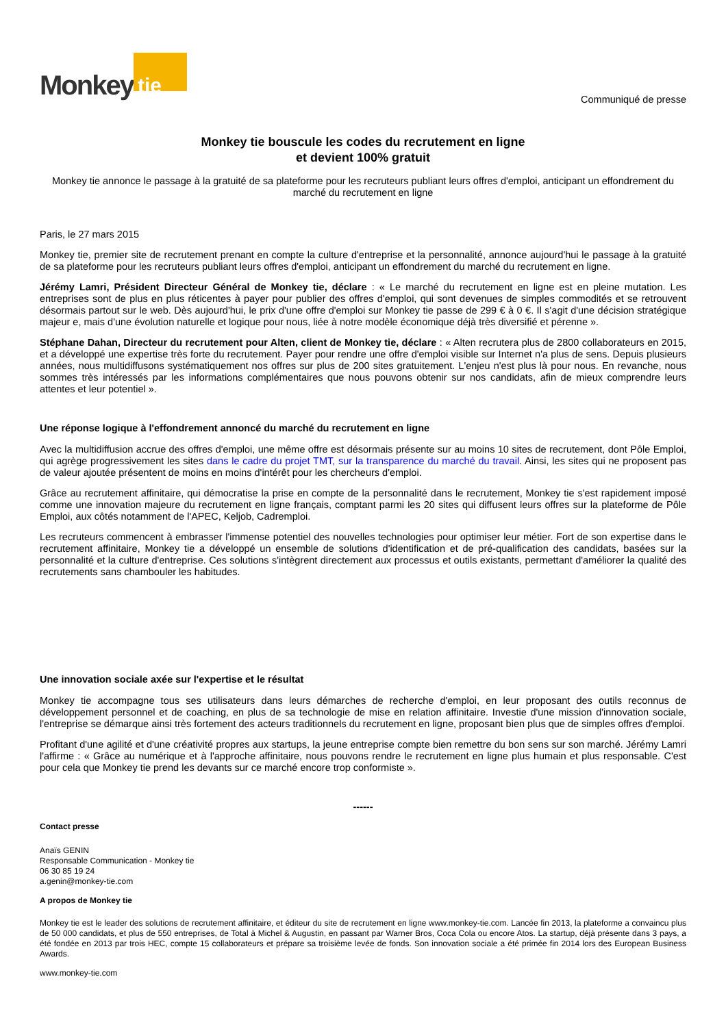Monkey tie
Communiqué de presse
Monkey tie bouscule les codes du recrutement en ligne
et devient 100% gratuit
Monkey tie annonce le passage à la gratuité de sa plateforme pour les recruteurs publiant leurs offres d'emploi, anticipant un effondrement du marché du recrutement en ligne
Paris, le 27 mars 2015
Monkey tie, premier site de recrutement prenant en compte la culture d'entreprise et la personnalité, annonce aujourd'hui le passage à la gratuité de sa plateforme pour les recruteurs publiant leurs offres d'emploi, anticipant un effondrement du marché du recrutement en ligne.
Jérémy Lamri, Président Directeur Général de Monkey tie, déclare : « Le marché du recrutement en ligne est en pleine mutation. Les entreprises sont de plus en plus réticentes à payer pour publier des offres d'emploi, qui sont devenues de simples commodités et se retrouvent désormais partout sur le web. Dès aujourd'hui, le prix d'une offre d'emploi sur Monkey tie passe de 299 € à 0 €. Il s'agit d'une décision stratégique majeur e, mais d'une évolution naturelle et logique pour nous, liée à notre modèle économique déjà très diversifié et pérenne ».
Stéphane Dahan, Directeur du recrutement pour Alten, client de Monkey tie, déclare : « Alten recrutera plus de 2800 collaborateurs en 2015, et a développé une expertise très forte du recrutement. Payer pour rendre une offre d'emploi visible sur Internet n'a plus de sens. Depuis plusieurs années, nous multidiffusons systématiquement nos offres sur plus de 200 sites gratuitement. L'enjeu n'est plus là pour nous. En revanche, nous sommes très intéressés par les informations complémentaires que nous pouvons obtenir sur nos candidats, afin de mieux comprendre leurs attentes et leur potentiel ».
Une réponse logique à l'effondrement annoncé du marché du recrutement en ligne
Avec la multidiffusion accrue des offres d'emploi, une même offre est désormais présente sur au moins 10 sites de recrutement, dont Pôle Emploi, qui agrège progressivement les sites dans le cadre du projet TMT, sur la transparence du marché du travail. Ainsi, les sites qui ne proposent pas de valeur ajoutée présentent de moins en moins d'intérêt pour les chercheurs d'emploi.
Grâce au recrutement affinitaire, qui démocratise la prise en compte de la personnalité dans le recrutement, Monkey tie s'est rapidement imposé comme une innovation majeure du recrutement en ligne français, comptant parmi les 20 sites qui diffusent leurs offres sur la plateforme de Pôle Emploi, aux côtés notamment de l'APEC, Keljob, Cadremploi.
Les recruteurs commencent à embrasser l'immense potentiel des nouvelles technologies pour optimiser leur métier. Fort de son expertise dans le recrutement affinitaire, Monkey tie a développé un ensemble de solutions d'identification et de pré-qualification des candidats, basées sur la personnalité et la culture d'entreprise. Ces solutions s'intègrent directement aux processus et outils existants, permettant d'améliorer la qualité des recrutements sans chambouler les habitudes.
Une innovation sociale axée sur l'expertise et le résultat
Monkey tie accompagne tous ses utilisateurs dans leurs démarches de recherche d'emploi, en leur proposant des outils reconnus de développement personnel et de coaching, en plus de sa technologie de mise en relation affinitaire. Investie d'une mission d'innovation sociale, l'entreprise se démarque ainsi très fortement des acteurs traditionnels du recrutement en ligne, proposant bien plus que de simples offres d'emploi.
Profitant d'une agilité et d'une créativité propres aux startups, la jeune entreprise compte bien remettre du bon sens sur son marché. Jérémy Lamri l'affirme : « Grâce au numérique et à l'approche affinitaire, nous pouvons rendre le recrutement en ligne plus humain et plus responsable. C'est pour cela que Monkey tie prend les devants sur ce marché encore trop conformiste ».
------
Contact presse
Anaïs GENIN
Responsable Communication - Monkey tie
06 30 85 19 24
a.genin@monkey-tie.com
A propos de Monkey tie
Monkey tie est le leader des solutions de recrutement affinitaire, et éditeur du site de recrutement en ligne www.monkey-tie.com. Lancée fin 2013, la plateforme a convaincu plus de 50 000 candidats, et plus de 550 entreprises, de Total à Michel & Augustin, en passant par Warner Bros, Coca Cola ou encore Atos. La startup, déjà présente dans 3 pays, a été fondée en 2013 par trois HEC, compte 15 collaborateurs et prépare sa troisième levée de fonds. Son innovation sociale a été primée fin 2014 lors des European Business Awards.
www.monkey-tie.com